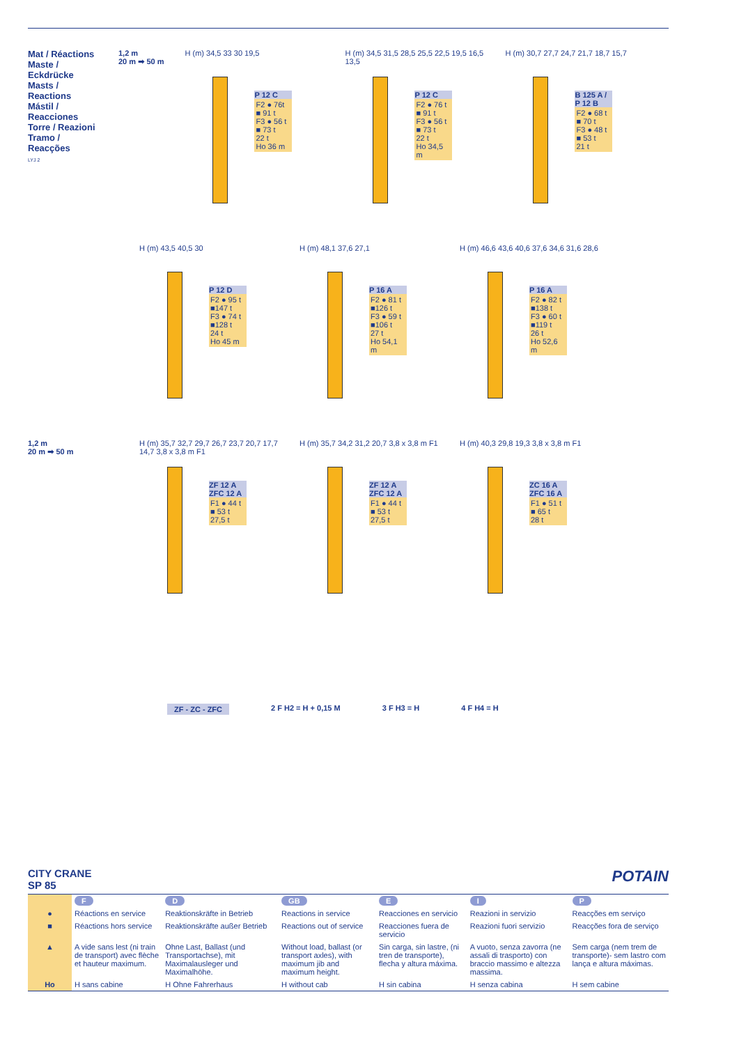Mat / Réactions
Maste / Eckdrücke
Masts / Reactions
Mástil / Reacciones
Torre / Reazioni
Tramo / Reacções
LYJ 2
1,2 m
20 m ➡ 50 m
H (m) 34,5 33 30 19,5
P 12 C
F2 ● 76t ■ 91 t
F3 ● 56 t ■ 73 t
22 t
Ho 36 m
H (m) 34,5 31,5 28,5 25,5 22,5 19,5 16,5 13,5
P 12 C
F2 ● 76 t ■ 91 t
F3 ● 56 t ■ 73 t
22 t
Ho 34,5 m
H (m) 30,7 27,7 24,7 21,7 18,7 15,7
B 125 A / P 12 B
F2 ● 68 t ■ 70 t
F3 ● 48 t ■ 53 t
21 t
H (m) 43,5 40,5 30
P 12 D
F2 ● 95 t ■147 t
F3 ● 74 t ■128 t
24 t
Ho 45 m
H (m) 48,1 37,6 27,1
P 16 A
F2 ● 81 t ■126 t
F3 ● 59 t ■106 t
27 t
Ho 54,1 m
H (m) 46,6 43,6 40,6 37,6 34,6 31,6 28,6
P 16 A
F2 ● 82 t ■138 t
F3 ● 60 t ■119 t
26 t
Ho 52,6 m
1,2 m
20 m ➡ 50 m
H (m) 35,7 32,7 29,7 26,7 23,7 20,7 17,7 14,7 3,8 x 3,8 m F1
ZF 12 A ZFC 12 A
F1 ● 44 t ■ 53 t
27,5 t
H (m) 35,7 34,2 31,2 20,7 3,8 x 3,8 m F1
ZF 12 A ZFC 12 A
F1 ● 44 t ■ 53 t
27,5 t
H (m) 40,3 29,8 19,3 3,8 x 3,8 m F1
ZC 16 A ZFC 16 A
F1 ● 51 t ■ 65 t
28 t
ZF - ZC - ZFC 2 F H2 = H + 0,15 M 3 F H3 = H 4 F H4 = H
CITY CRANE
SP 85 POTAIN
| | F | D | GB | E | I | P |
| ● | Réactions en service | Reaktionskräfte in Betrieb | Reactions in service | Reacciones en servicio | Reazioni in servizio | Reacções em serviço |
| ■ | Réactions hors service | Reaktionskräfte außer Betrieb | Reactions out of service | Reacciones fuera de servicio | Reazioni fuori servizio | Reacções fora de serviço |
| ▲ | A vide sans lest (ni train de transport) avec flèche et hauteur maximum. | Ohne Last, Ballast (und Transportachse), mit Maximalausleger und Maximalhöhe. | Without load, ballast (or transport axles), with maximum jib and maximum height. | Sin carga, sin lastre, (ni tren de transporte), flecha y altura máxima. | A vuoto, senza zavorra (ne assali di trasporto) con braccio massimo e altezza massima. | Sem carga (nem trem de transporte)- sem lastro com lança e altura máximas. |
| Ho | H sans cabine | H Ohne Fahrerhaus | H without cab | H sin cabina | H senza cabina | H sem cabine |